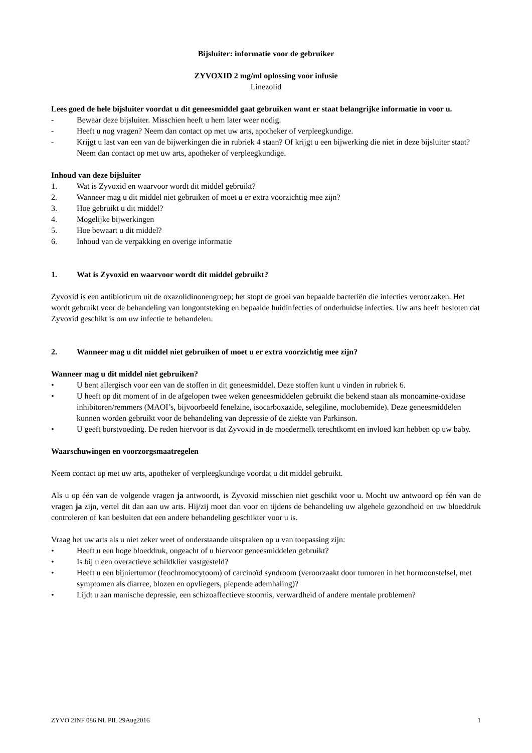Bijsluiter: informatie voor de gebruiker
ZYVOXID 2 mg/ml oplossing voor infusie
Linezolid
Lees goed de hele bijsluiter voordat u dit geneesmiddel gaat gebruiken want er staat belangrijke informatie in voor u.
- Bewaar deze bijsluiter. Misschien heeft u hem later weer nodig.
- Heeft u nog vragen? Neem dan contact op met uw arts, apotheker of verpleegkundige.
- Krijgt u last van een van de bijwerkingen die in rubriek 4 staan? Of krijgt u een bijwerking die niet in deze bijsluiter staat? Neem dan contact op met uw arts, apotheker of verpleegkundige.
Inhoud van deze bijsluiter
1. Wat is Zyvoxid en waarvoor wordt dit middel gebruikt?
2. Wanneer mag u dit middel niet gebruiken of moet u er extra voorzichtig mee zijn?
3. Hoe gebruikt u dit middel?
4. Mogelijke bijwerkingen
5. Hoe bewaart u dit middel?
6. Inhoud van de verpakking en overige informatie
1. Wat is Zyvoxid en waarvoor wordt dit middel gebruikt?
Zyvoxid is een antibioticum uit de oxazolidinonengroep; het stopt de groei van bepaalde bacteriën die infecties veroorzaken. Het wordt gebruikt voor de behandeling van longontsteking en bepaalde huidinfecties of onderhuidse infecties. Uw arts heeft besloten dat Zyvoxid geschikt is om uw infectie te behandelen.
2. Wanneer mag u dit middel niet gebruiken of moet u er extra voorzichtig mee zijn?
Wanneer mag u dit middel niet gebruiken?
• U bent allergisch voor een van de stoffen in dit geneesmiddel. Deze stoffen kunt u vinden in rubriek 6.
• U heeft op dit moment of in de afgelopen twee weken geneesmiddelen gebruikt die bekend staan als monoamine-oxidase inhibitoren/remmers (MAOI’s, bijvoorbeeld fenelzine, isocarboxazide, selegiline, moclobemide). Deze geneesmiddelen kunnen worden gebruikt voor de behandeling van depressie of de ziekte van Parkinson.
• U geeft borstvoeding. De reden hiervoor is dat Zyvoxid in de moedermelk terechtkomt en invloed kan hebben op uw baby.
Waarschuwingen en voorzorgsmaatregelen
Neem contact op met uw arts, apotheker of verpleegkundige voordat u dit middel gebruikt.
Als u op één van de volgende vragen ja antwoordt, is Zyvoxid misschien niet geschikt voor u. Mocht uw antwoord op één van de vragen ja zijn, vertel dit dan aan uw arts. Hij/zij moet dan voor en tijdens de behandeling uw algehele gezondheid en uw bloeddruk controleren of kan besluiten dat een andere behandeling geschikter voor u is.
Vraag het uw arts als u niet zeker weet of onderstaande uitspraken op u van toepassing zijn:
• Heeft u een hoge bloeddruk, ongeacht of u hiervoor geneesmiddelen gebruikt?
• Is bij u een overactieve schildklier vastgesteld?
• Heeft u een bijniertumor (feochromocytoom) of carcinoïd syndroom (veroorzaakt door tumoren in het hormoonstelsel, met symptomen als diarree, blozen en opvliegers, piepende ademhaling)?
• Lijdt u aan manische depressie, een schizoaffectieve stoornis, verwardheid of andere mentale problemen?
ZYVO 2INF 086 NL PIL 29Aug2016 1